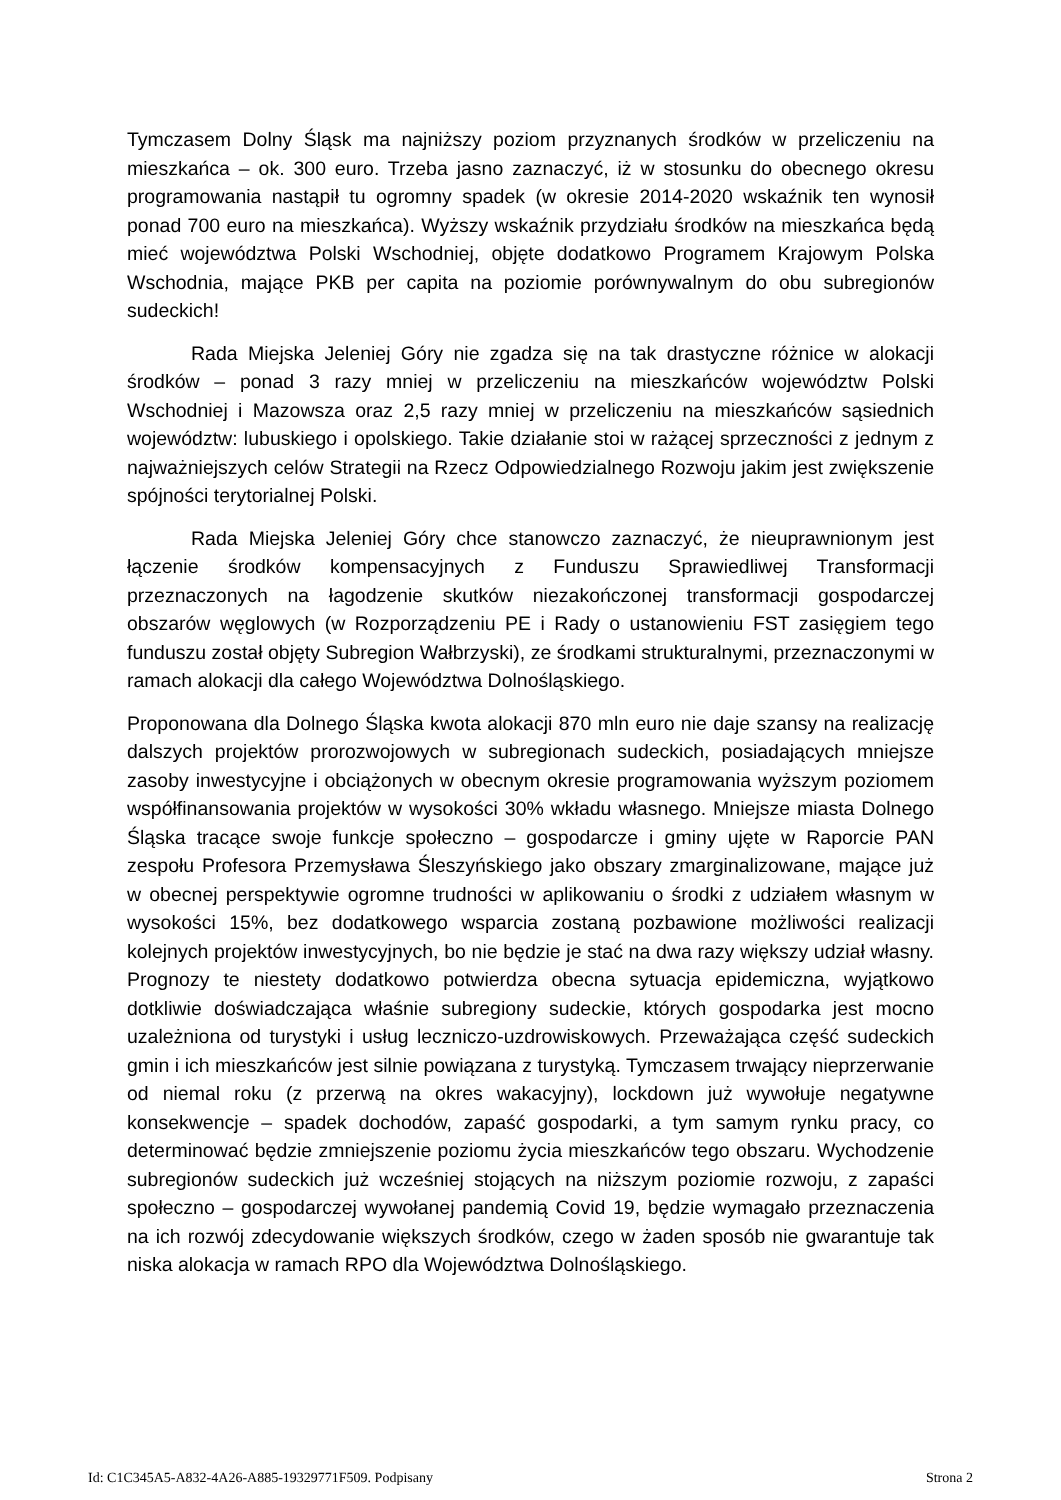Tymczasem Dolny Śląsk ma najniższy poziom przyznanych środków w przeliczeniu na mieszkańca – ok. 300 euro. Trzeba jasno zaznaczyć, iż w stosunku do obecnego okresu programowania nastąpił tu ogromny spadek (w okresie 2014-2020 wskaźnik ten wynosił ponad 700 euro na mieszkańca). Wyższy wskaźnik przydziału środków na mieszkańca będą mieć województwa Polski Wschodniej, objęte dodatkowo Programem Krajowym Polska Wschodnia, mające PKB per capita na poziomie porównywalnym do obu subregionów sudeckich!
Rada Miejska Jeleniej Góry nie zgadza się na tak drastyczne różnice w alokacji środków – ponad 3 razy mniej w przeliczeniu na mieszkańców województw Polski Wschodniej i Mazowsza oraz 2,5 razy mniej w przeliczeniu na mieszkańców sąsiednich województw: lubuskiego i opolskiego. Takie działanie stoi w rażącej sprzeczności z jednym z najważniejszych celów Strategii na Rzecz Odpowiedzialnego Rozwoju jakim jest zwiększenie spójności terytorialnej Polski.
Rada Miejska Jeleniej Góry chce stanowczo zaznaczyć, że nieuprawnionym jest łączenie środków kompensacyjnych z Funduszu Sprawiedliwej Transformacji przeznaczonych na łagodzenie skutków niezakończonej transformacji gospodarczej obszarów węglowych (w Rozporządzeniu PE i Rady o ustanowieniu FST zasięgiem tego funduszu został objęty Subregion Wałbrzyski), ze środkami strukturalnymi, przeznaczonymi w ramach alokacji dla całego Województwa Dolnośląskiego.
Proponowana dla Dolnego Śląska kwota alokacji 870 mln euro nie daje szansy na realizację dalszych projektów prorozwojowych w subregionach sudeckich, posiadających mniejsze zasoby inwestycyjne i obciążonych w obecnym okresie programowania wyższym poziomem współfinansowania projektów w wysokości 30% wkładu własnego. Mniejsze miasta Dolnego Śląska tracące swoje funkcje społeczno – gospodarcze i gminy ujęte w Raporcie PAN zespołu Profesora Przemysława Śleszyńskiego jako obszary zmarginalizowane, mające już w obecnej perspektywie ogromne trudności w aplikowaniu o środki z udziałem własnym w wysokości 15%, bez dodatkowego wsparcia zostaną pozbawione możliwości realizacji kolejnych projektów inwestycyjnych, bo nie będzie je stać na dwa razy większy udział własny. Prognozy te niestety dodatkowo potwierdza obecna sytuacja epidemiczna, wyjątkowo dotkliwie doświadczająca właśnie subregiony sudeckie, których gospodarka jest mocno uzależniona od turystyki i usług leczniczo-uzdrowiskowych. Przeważająca część sudeckich gmin i ich mieszkańców jest silnie powiązana z turystyką. Tymczasem trwający nieprzerwanie od niemal roku (z przerwą na okres wakacyjny), lockdown już wywołuje negatywne konsekwencje – spadek dochodów, zapaść gospodarki, a tym samym rynku pracy, co determinować będzie zmniejszenie poziomu życia mieszkańców tego obszaru. Wychodzenie subregionów sudeckich już wcześniej stojących na niższym poziomie rozwoju, z zapaści społeczno – gospodarczej wywołanej pandemią Covid 19, będzie wymagało przeznaczenia na ich rozwój zdecydowanie większych środków, czego w żaden sposób nie gwarantuje tak niska alokacja w ramach RPO dla Województwa Dolnośląskiego.
Id: C1C345A5-A832-4A26-A885-19329771F509. Podpisany Strona 2